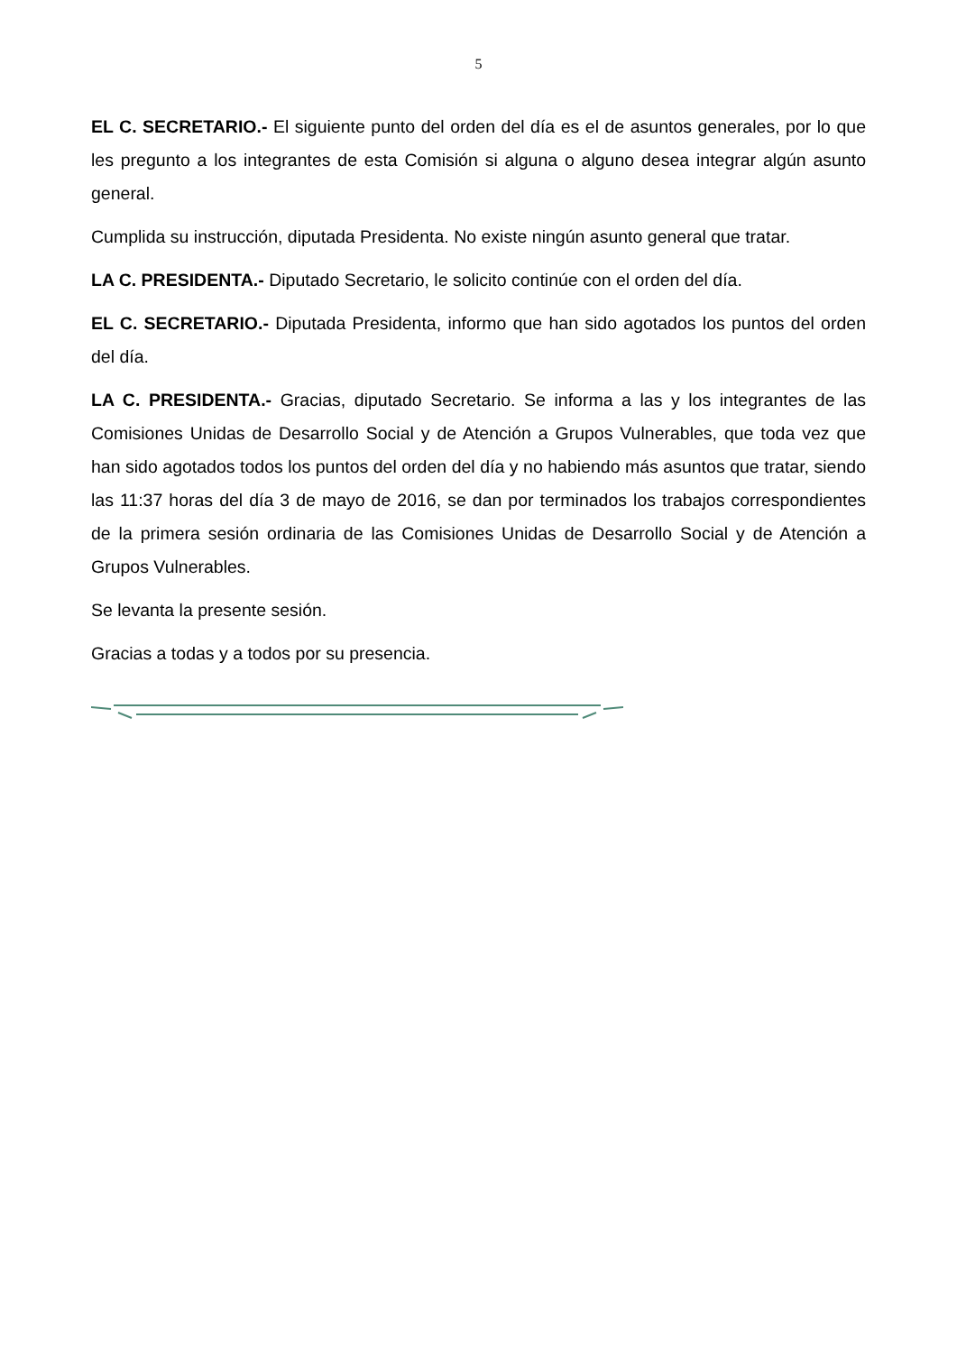5
EL C. SECRETARIO.- El siguiente punto del orden del día es el de asuntos generales, por lo que les pregunto a los integrantes de esta Comisión si alguna o alguno desea integrar algún asunto general.
Cumplida su instrucción, diputada Presidenta. No existe ningún asunto general que tratar.
LA C. PRESIDENTA.- Diputado Secretario, le solicito continúe con el orden del día.
EL C. SECRETARIO.- Diputada Presidenta, informo que han sido agotados los puntos del orden del día.
LA C. PRESIDENTA.- Gracias, diputado Secretario. Se informa a las y los integrantes de las Comisiones Unidas de Desarrollo Social y de Atención a Grupos Vulnerables, que toda vez que han sido agotados todos los puntos del orden del día y no habiendo más asuntos que tratar, siendo las 11:37 horas del día 3 de mayo de 2016, se dan por terminados los trabajos correspondientes de la primera sesión ordinaria de las Comisiones Unidas de Desarrollo Social y de Atención a Grupos Vulnerables.
Se levanta la presente sesión.
Gracias a todas y a todos por su presencia.